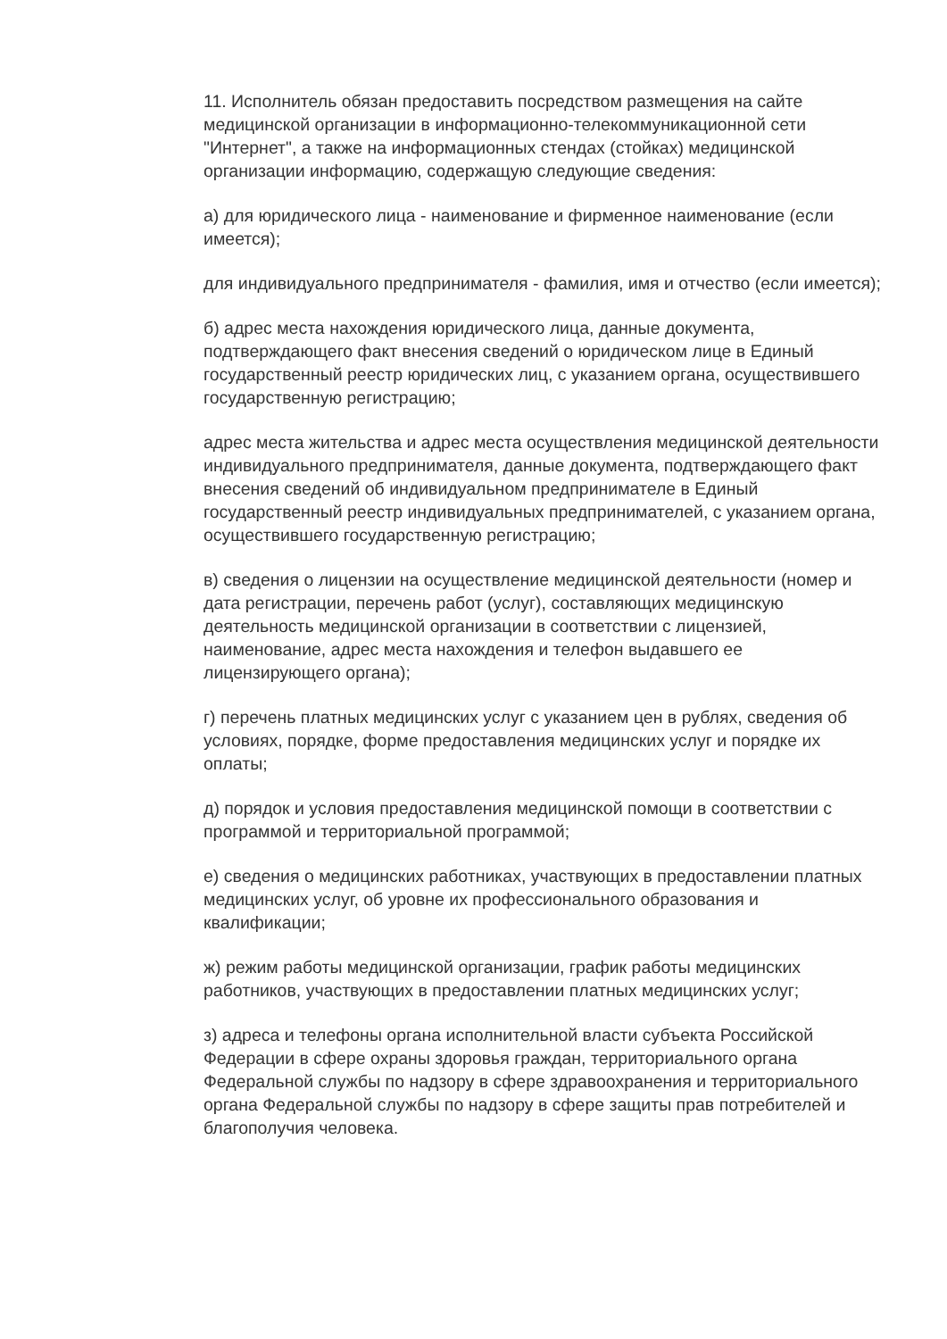11. Исполнитель обязан предоставить посредством размещения на сайте медицинской организации в информационно-телекоммуникационной сети "Интернет", а также на информационных стендах (стойках) медицинской организации информацию, содержащую следующие сведения:
а) для юридического лица - наименование и фирменное наименование (если имеется);
для индивидуального предпринимателя - фамилия, имя и отчество (если имеется);
б) адрес места нахождения юридического лица, данные документа, подтверждающего факт внесения сведений о юридическом лице в Единый государственный реестр юридических лиц, с указанием органа, осуществившего государственную регистрацию;
адрес места жительства и адрес места осуществления медицинской деятельности индивидуального предпринимателя, данные документа, подтверждающего факт внесения сведений об индивидуальном предпринимателе в Единый государственный реестр индивидуальных предпринимателей, с указанием органа, осуществившего государственную регистрацию;
в) сведения о лицензии на осуществление медицинской деятельности (номер и дата регистрации, перечень работ (услуг), составляющих медицинскую деятельность медицинской организации в соответствии с лицензией, наименование, адрес места нахождения и телефон выдавшего ее лицензирующего органа);
г) перечень платных медицинских услуг с указанием цен в рублях, сведения об условиях, порядке, форме предоставления медицинских услуг и порядке их оплаты;
д) порядок и условия предоставления медицинской помощи в соответствии с программой и территориальной программой;
е) сведения о медицинских работниках, участвующих в предоставлении платных медицинских услуг, об уровне их профессионального образования и квалификации;
ж) режим работы медицинской организации, график работы медицинских работников, участвующих в предоставлении платных медицинских услуг;
з) адреса и телефоны органа исполнительной власти субъекта Российской Федерации в сфере охраны здоровья граждан, территориального органа Федеральной службы по надзору в сфере здравоохранения и территориального органа Федеральной службы по надзору в сфере защиты прав потребителей и благополучия человека.